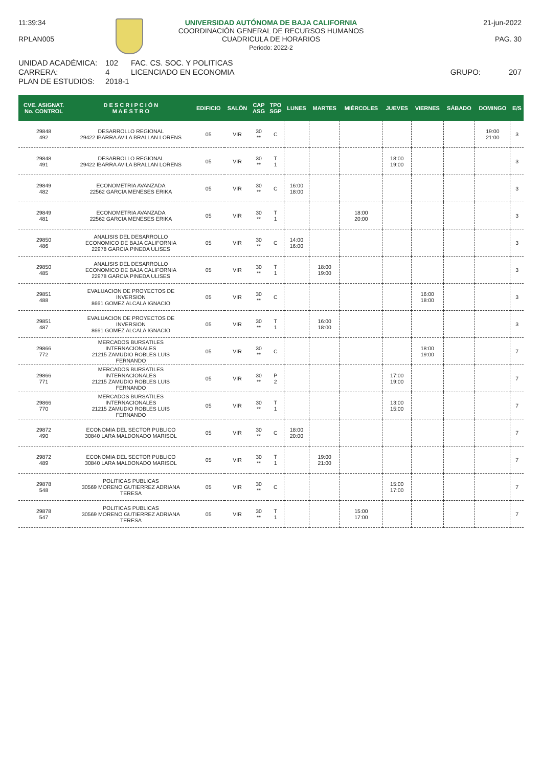11:39:34
RPLAN005
UNIVERSIDAD AUTÓNOMA DE BAJA CALIFORNIA
COORDINACIÓN GENERAL DE RECURSOS HUMANOS
CUADRICULA DE HORARIOS
Periodo: 2022-2
21-jun-2022
PAG. 30
UNIDAD ACADÉMICA:
102
FAC. CS. SOC. Y POLITICAS
CARRERA:
4
LICENCIADO EN ECONOMIA
GRUPO:
207
PLAN DE ESTUDIOS:
2018-1
| CVE. ASIGNAT. No. CONTROL | D E S C R I P C I Ó N M A E S T R O | EDIFICIO | SALÓN | CAP ASG | TPO SGP | LUNES | MARTES | MIÉRCOLES | JUEVES | VIERNES | SÁBADO | DOMINGO | E/S |
| --- | --- | --- | --- | --- | --- | --- | --- | --- | --- | --- | --- | --- | --- |
| 29848 492 | DESARROLLO REGIONAL 29422 IBARRA AVILA BRALLAN LORENS | 05 | VIR | 30 ** | C | | | | | | | 19:00 21:00 | 3 |
| 29848 491 | DESARROLLO REGIONAL 29422 IBARRA AVILA BRALLAN LORENS | 05 | VIR | 30 ** | T 1 | | | | 18:00 19:00 | | | | 3 |
| 29849 482 | ECONOMETRIA AVANZADA 22562 GARCIA MENESES ERIKA | 05 | VIR | 30 ** | C | 16:00 18:00 | | | | | | | 3 |
| 29849 481 | ECONOMETRIA AVANZADA 22562 GARCIA MENESES ERIKA | 05 | VIR | 30 ** | T 1 | | | 18:00 20:00 | | | | | 3 |
| 29850 486 | ANALISIS DEL DESARROLLO ECONOMICO DE BAJA CALIFORNIA 22978 GARCIA PINEDA ULISES | 05 | VIR | 30 ** | C | 14:00 16:00 | | | | | | | 3 |
| 29850 485 | ANALISIS DEL DESARROLLO ECONOMICO DE BAJA CALIFORNIA 22978 GARCIA PINEDA ULISES | 05 | VIR | 30 ** | T 1 | | 18:00 19:00 | | | | | | 3 |
| 29851 488 | EVALUACION DE PROYECTOS DE INVERSION 8661 GOMEZ ALCALA IGNACIO | 05 | VIR | 30 ** | C | | | | | 16:00 18:00 | | | 3 |
| 29851 487 | EVALUACION DE PROYECTOS DE INVERSION 8661 GOMEZ ALCALA IGNACIO | 05 | VIR | 30 ** | T 1 | | 16:00 18:00 | | | | | | 3 |
| 29866 772 | MERCADOS BURSATILES INTERNACIONALES 21215 ZAMUDIO ROBLES LUIS FERNANDO | 05 | VIR | 30 ** | C | | | | | 18:00 19:00 | | | 7 |
| 29866 771 | MERCADOS BURSATILES INTERNACIONALES 21215 ZAMUDIO ROBLES LUIS FERNANDO | 05 | VIR | 30 ** | P 2 | | | | 17:00 19:00 | | | | 7 |
| 29866 770 | MERCADOS BURSATILES INTERNACIONALES 21215 ZAMUDIO ROBLES LUIS FERNANDO | 05 | VIR | 30 ** | T 1 | | | | 13:00 15:00 | | | | 7 |
| 29872 490 | ECONOMIA DEL SECTOR PUBLICO 30840 LARA MALDONADO MARISOL | 05 | VIR | 30 ** | C | 18:00 20:00 | | | | | | | 7 |
| 29872 489 | ECONOMIA DEL SECTOR PUBLICO 30840 LARA MALDONADO MARISOL | 05 | VIR | 30 ** | T 1 | | 19:00 21:00 | | | | | | 7 |
| 29878 548 | POLITICAS PUBLICAS 30569 MORENO GUTIERREZ ADRIANA TERESA | 05 | VIR | 30 ** | C | | | | 15:00 17:00 | | | | 7 |
| 29878 547 | POLITICAS PUBLICAS 30569 MORENO GUTIERREZ ADRIANA TERESA | 05 | VIR | 30 ** | T 1 | | | 15:00 17:00 | | | | | 7 |